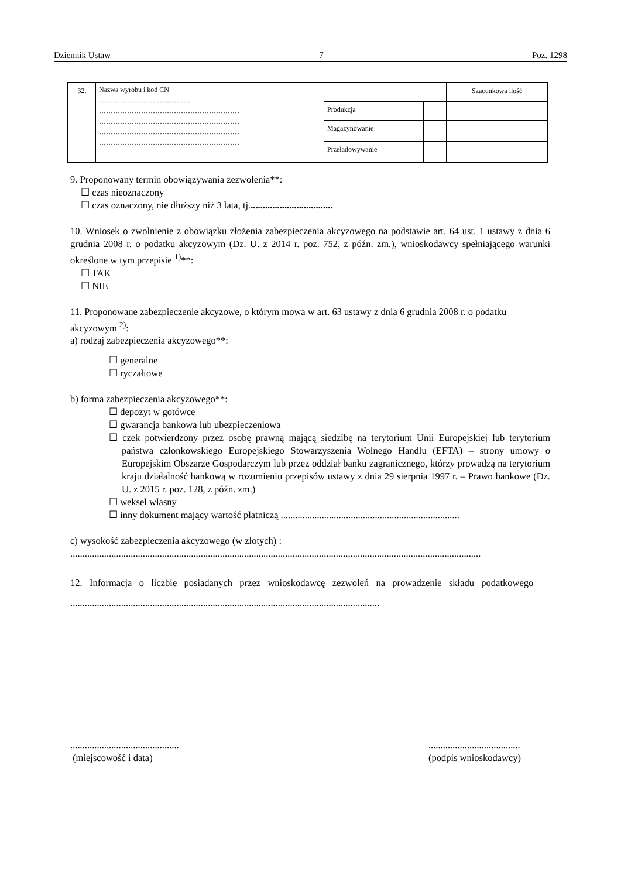Dziennik Ustaw – 7 – Poz. 1298
| 32. | Nazwa wyrobu i kod CN ………………………………… …………………………………………………… …………………………………………………… …………………………………………………… …………………………………………………… | | | | Szacunkowa ilość |
| | | | Produkcja | | |
| | | | Magazynowanie | | |
| | | | Przeładowywanie | | |
9. Proponowany termin obowiązywania zezwolenia**:
☐ czas nieoznaczony
☐ czas oznaczony, nie dłuższy niż 3 lata, tj...................................
10. Wniosek o zwolnienie z obowiązku złożenia zabezpieczenia akcyzowego na podstawie art. 64 ust. 1 ustawy z dnia 6 grudnia 2008 r. o podatku akcyzowym (Dz. U. z 2014 r. poz. 752, z późn. zm.), wnioskodawcy spełniającego warunki określone w tym przepisie <sup>1)</sup>**:
☐ TAK
☐ NIE
11. Proponowane zabezpieczenie akcyzowe, o którym mowa w art. 63 ustawy z dnia 6 grudnia 2008 r. o podatku akcyzowym <sup>2)</sup>:
a) rodzaj zabezpieczenia akcyzowego**:
☐ generalne
☐ ryczałtowe
b) forma zabezpieczenia akcyzowego**:
☐ depozyt w gotówce
☐ gwarancja bankowa lub ubezpieczeniowa
☐ czek potwierdzony przez osobę prawną mającą siedzibę na terytorium Unii Europejskiej lub terytorium państwa członkowskiego Europejskiego Stowarzyszenia Wolnego Handlu (EFTA) – strony umowy o Europejskim Obszarze Gospodarczym lub przez oddział banku zagranicznego, którzy prowadzą na terytorium kraju działalność bankową w rozumieniu przepisów ustawy z dnia 29 sierpnia 1997 r. – Prawo bankowe (Dz. U. z 2015 r. poz. 128, z późn. zm.)
☐ weksel własny
☐ inny dokument mający wartość płatniczą ..........................................................................
c) wysokość zabezpieczenia akcyzowego (w złotych) :
..........................................................................................................................................................................
12. Informacja o liczbie posiadanych przez wnioskodawcę zezwoleń na prowadzenie składu podatkowego ................................................................................................................................
.............................................
(miejscowość i data)
......................................
(podpis wnioskodawcy)